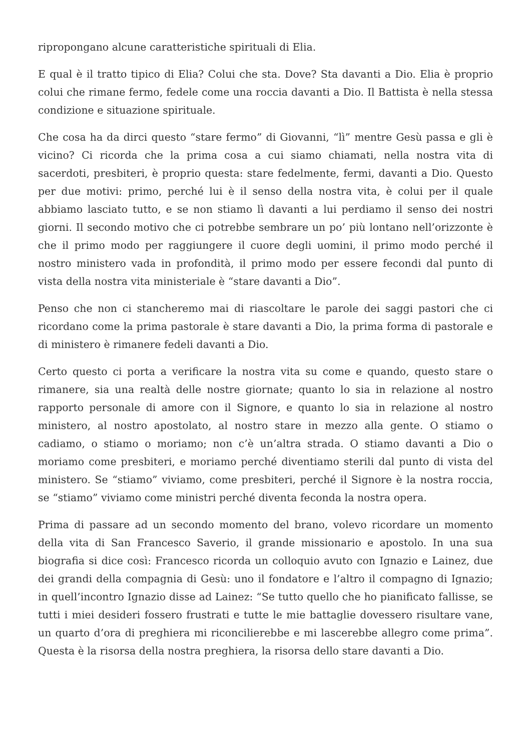ripropongano alcune caratteristiche spirituali di Elia.
E qual è il tratto tipico di Elia? Colui che sta. Dove? Sta davanti a Dio. Elia è proprio colui che rimane fermo, fedele come una roccia davanti a Dio. Il Battista è nella stessa condizione e situazione spirituale.
Che cosa ha da dirci questo “stare fermo” di Giovanni, “lì” mentre Gesù passa e gli è vicino? Ci ricorda che la prima cosa a cui siamo chiamati, nella nostra vita di sacerdoti, presbiteri, è proprio questa: stare fedelmente, fermi, davanti a Dio. Questo per due motivi: primo, perché lui è il senso della nostra vita, è colui per il quale abbiamo lasciato tutto, e se non stiamo lì davanti a lui perdiamo il senso dei nostri giorni. Il secondo motivo che ci potrebbe sembrare un po’ più lontano nell’orizzonte è che il primo modo per raggiungere il cuore degli uomini, il primo modo perché il nostro ministero vada in profondità, il primo modo per essere fecondi dal punto di vista della nostra vita ministeriale è “stare davanti a Dio”.
Penso che non ci stancheremo mai di riascoltare le parole dei saggi pastori che ci ricordano come la prima pastorale è stare davanti a Dio, la prima forma di pastorale e di ministero è rimanere fedeli davanti a Dio.
Certo questo ci porta a verificare la nostra vita su come e quando, questo stare o rimanere, sia una realtà delle nostre giornate; quanto lo sia in relazione al nostro rapporto personale di amore con il Signore, e quanto lo sia in relazione al nostro ministero, al nostro apostolato, al nostro stare in mezzo alla gente. O stiamo o cadiamo, o stiamo o moriamo; non c’è un’altra strada. O stiamo davanti a Dio o moriamo come presbiteri, e moriamo perché diventiamo sterili dal punto di vista del ministero. Se “stiamo” viviamo, come presbiteri, perché il Signore è la nostra roccia, se “stiamo” viviamo come ministri perché diventa feconda la nostra opera.
Prima di passare ad un secondo momento del brano, volevo ricordare un momento della vita di San Francesco Saverio, il grande missionario e apostolo. In una sua biografia si dice così: Francesco ricorda un colloquio avuto con Ignazio e Lainez, due dei grandi della compagnia di Gesù: uno il fondatore e l’altro il compagno di Ignazio; in quell’incontro Ignazio disse ad Lainez: “Se tutto quello che ho pianificato fallisse, se tutti i miei desideri fossero frustrati e tutte le mie battaglie dovessero risultare vane, un quarto d’ora di preghiera mi riconcilierebbe e mi lascerebbe allegro come prima”. Questa è la risorsa della nostra preghiera, la risorsa dello stare davanti a Dio.